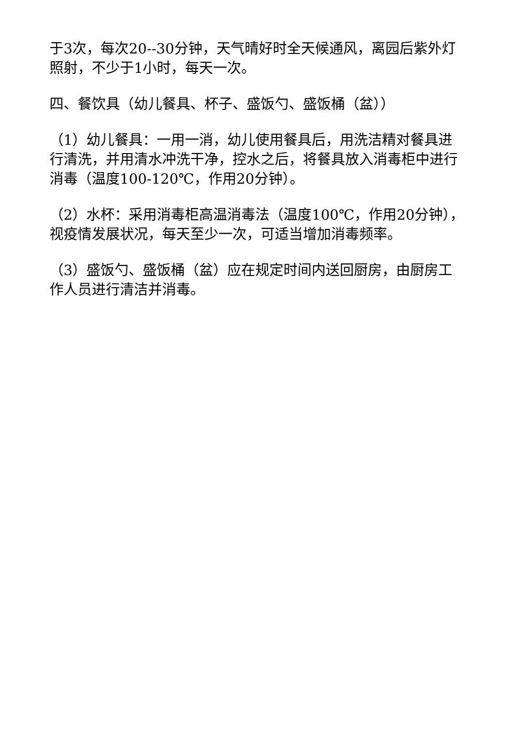于3次，每次20--30分钟，天气晴好时全天候通风，离园后紫外灯照射，不少于1小时，每天一次。
四、餐饮具（幼儿餐具、杯子、盛饭勺、盛饭桶（盆））
（1）幼儿餐具：一用一消，幼儿使用餐具后，用洗洁精对餐具进行清洗，并用清水冲洗干净，控水之后，将餐具放入消毒柜中进行消毒（温度100-120℃，作用20分钟）。
（2）水杯：采用消毒柜高温消毒法（温度100℃，作用20分钟），视疫情发展状况，每天至少一次，可适当增加消毒频率。
（3）盛饭勺、盛饭桶（盆）应在规定时间内送回厨房，由厨房工作人员进行清洁并消毒。